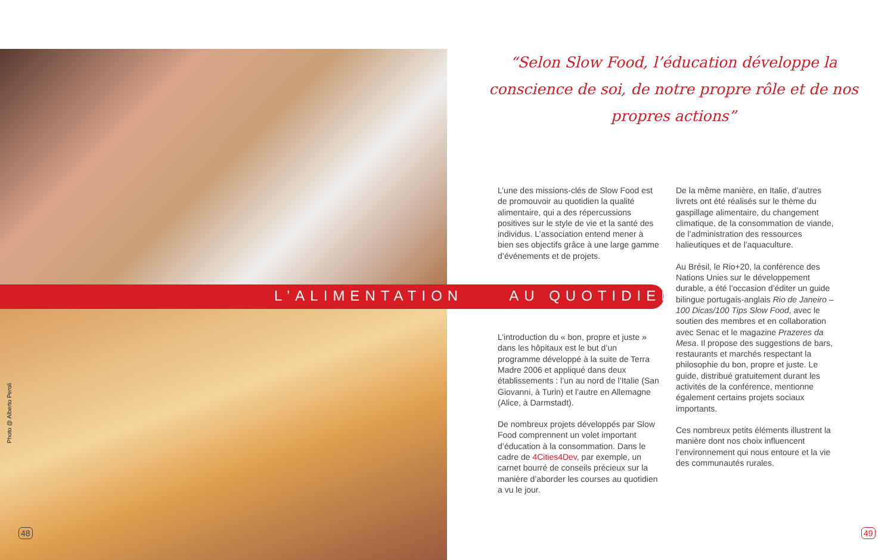“Selon Slow Food, l’éducation développe la conscience de soi, de notre propre rôle et de nos propres actions”
L’ALIMENTATION AU QUOTIDIEN
L’une des missions-clés de Slow Food est de promouvoir au quotidien la qualité alimentaire, qui a des répercussions positives sur le style de vie et la santé des individus. L’association entend mener à bien ses objectifs grâce à une large gamme d’événements et de projets.
L’introduction du « bon, propre et juste » dans les hôpitaux est le but d’un programme développé à la suite de Terra Madre 2006 et appliqué dans deux établissements : l’un au nord de l’Italie (San Giovanni, à Turin) et l’autre en Allemagne (Alice, à Darmstadt).
De nombreux projets développés par Slow Food comprennent un volet important d’éducation à la consommation. Dans le cadre de 4Cities4Dev, par exemple, un carnet bourré de conseils précieux sur la manière d’aborder les courses au quotidien a vu le jour.
De la même manière, en Italie, d’autres livrets ont été réalisés sur le thème du gaspillage alimentaire, du changement climatique, de la consommation de viande, de l’administration des ressources halieutiques et de l’aquaculture.
Au Brésil, le Rio+20, la conférence des Nations Unies sur le développement durable, a été l’occasion d’éditer un guide bilingue portugais-anglais Rio de Janeiro – 100 Dicas/100 Tips Slow Food, avec le soutien des membres et en collaboration avec Senac et le magazine Prazeres da Mesa. Il propose des suggestions de bars, restaurants et marchés respectant la philosophie du bon, propre et juste. Le guide, distribué gratuitement durant les activités de la conférence, mentionne également certains projets sociaux importants.
Ces nombreux petits éléments illustrent la manière dont nos choix influencent l’environnement qui nous entoure et la vie des communautés rurales.
Photo @ Alberto Peroli
48 49